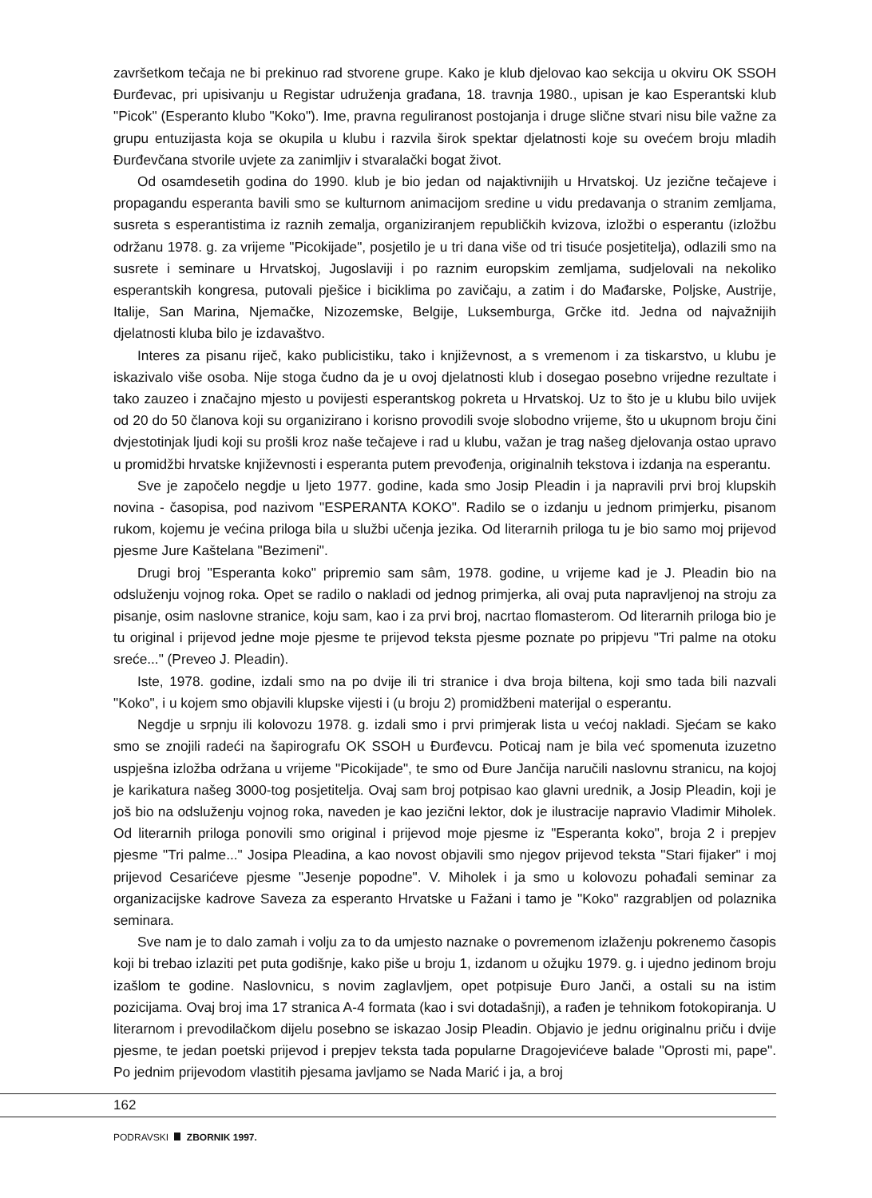završetkom tečaja ne bi prekinuo rad stvorene grupe. Kako je klub djelovao kao sekcija u okviru OK SSOH Đurđevac, pri upisivanju u Registar udruženja građana, 18. travnja 1980., upisan je kao Esperantski klub "Picok" (Esperanto klubo "Koko"). Ime, pravna reguliranost postojanja i druge slične stvari nisu bile važne za grupu entuzijasta koja se okupila u klubu i razvila širok spektar djelatnosti koje su ovećem broju mladih Đurđevčana stvorile uvjete za zanimljiv i stvaralački bogat život.
Od osamdesetih godina do 1990. klub je bio jedan od najaktivnijih u Hrvatskoj. Uz jezične tečajeve i propagandu esperanta bavili smo se kulturnom animacijom sredine u vidu predavanja o stranim zemljama, susreta s esperantistima iz raznih zemalja, organiziranjem republičkih kvizova, izložbi o esperantu (izložbu održanu 1978. g. za vrijeme "Picokijade", posjetilo je u tri dana više od tri tisuće posjetitelja), odlazili smo na susrete i seminare u Hrvatskoj, Jugoslaviji i po raznim europskim zemljama, sudjelovali na nekoliko esperantskih kongresa, putovali pješice i biciklima po zavičaju, a zatim i do Mađarske, Poljske, Austrije, Italije, San Marina, Njemačke, Nizozemske, Belgije, Luksemburga, Grčke itd. Jedna od najvažnijih djelatnosti kluba bilo je izdavaštvo.
Interes za pisanu riječ, kako publicistiku, tako i književnost, a s vremenom i za tiskarstvo, u klubu je iskazivalo više osoba. Nije stoga čudno da je u ovoj djelatnosti klub i dosegao posebno vrijedne rezultate i tako zauzeo i značajno mjesto u povijesti esperantskog pokreta u Hrvatskoj. Uz to što je u klubu bilo uvijek od 20 do 50 članova koji su organizirano i korisno provodili svoje slobodno vrijeme, što u ukupnom broju čini dvjestotinjak ljudi koji su prošli kroz naše tečajeve i rad u klubu, važan je trag našeg djelovanja ostao upravo u promidžbi hrvatske književnosti i esperanta putem prevođenja, originalnih tekstova i izdanja na esperantu.
Sve je započelo negdje u ljeto 1977. godine, kada smo Josip Pleadin i ja napravili prvi broj klupskih novina - časopisa, pod nazivom "ESPERANTA KOKO". Radilo se o izdanju u jednom primjerku, pisanom rukom, kojemu je većina priloga bila u službi učenja jezika. Od literarnih priloga tu je bio samo moj prijevod pjesme Jure Kaštelana "Bezimeni".
Drugi broj "Esperanta koko" pripremio sam sâm, 1978. godine, u vrijeme kad je J. Pleadin bio na odsluženju vojnog roka. Opet se radilo o nakladi od jednog primjerka, ali ovaj puta napravljenoj na stroju za pisanje, osim naslovne stranice, koju sam, kao i za prvi broj, nacrtao flomasterom. Od literarnih priloga bio je tu original i prijevod jedne moje pjesme te prijevod teksta pjesme poznate po pripjevu "Tri palme na otoku sreće..." (Preveo J. Pleadin).
Iste, 1978. godine, izdali smo na po dvije ili tri stranice i dva broja biltena, koji smo tada bili nazvali "Koko", i u kojem smo objavili klupske vijesti i (u broju 2) promidžbeni materijal o esperantu.
Negdje u srpnju ili kolovozu 1978. g. izdali smo i prvi primjerak lista u većoj nakladi. Sjećam se kako smo se znojili radeći na šapirografu OK SSOH u Đurđevcu. Poticaj nam je bila već spomenuta izuzetno uspješna izložba održana u vrijeme "Picokijade", te smo od Đure Jančija naručili naslovnu stranicu, na kojoj je karikatura našeg 3000-tog posjetitelja. Ovaj sam broj potpisao kao glavni urednik, a Josip Pleadin, koji je još bio na odsluženju vojnog roka, naveden je kao jezični lektor, dok je ilustracije napravio Vladimir Miholek. Od literarnih priloga ponovili smo original i prijevod moje pjesme iz "Esperanta koko", broja 2 i prepjev pjesme "Tri palme..." Josipa Pleadina, a kao novost objavili smo njegov prijevod teksta "Stari fijaker" i moj prijevod Cesarićeve pjesme "Jesenje popodne". V. Miholek i ja smo u kolovozu pohađali seminar za organizacijske kadrove Saveza za esperanto Hrvatske u Fažani i tamo je "Koko" razgrabljen od polaznika seminara.
Sve nam je to dalo zamah i volju za to da umjesto naznake o povremenom izlaženju pokrenemo časopis koji bi trebao izlaziti pet puta godišnje, kako piše u broju 1, izdanom u ožujku 1979. g. i ujedno jedinom broju izašlom te godine. Naslovnicu, s novim zaglavljem, opet potpisuje Đuro Janči, a ostali su na istim pozicijama. Ovaj broj ima 17 stranica A-4 formata (kao i svi dotadašnji), a rađen je tehnikom fotokopiranja. U literarnom i prevodilačkom dijelu posebno se iskazao Josip Pleadin. Objavio je jednu originalnu priču i dvije pjesme, te jedan poetski prijevod i prepjev teksta tada popularne Dragojevićeve balade "Oprosti mi, pape". Po jednim prijevodom vlastitih pjesama javljamo se Nada Marić i ja, a broj
162
PODRAVSKI ZBORNIK 1997.